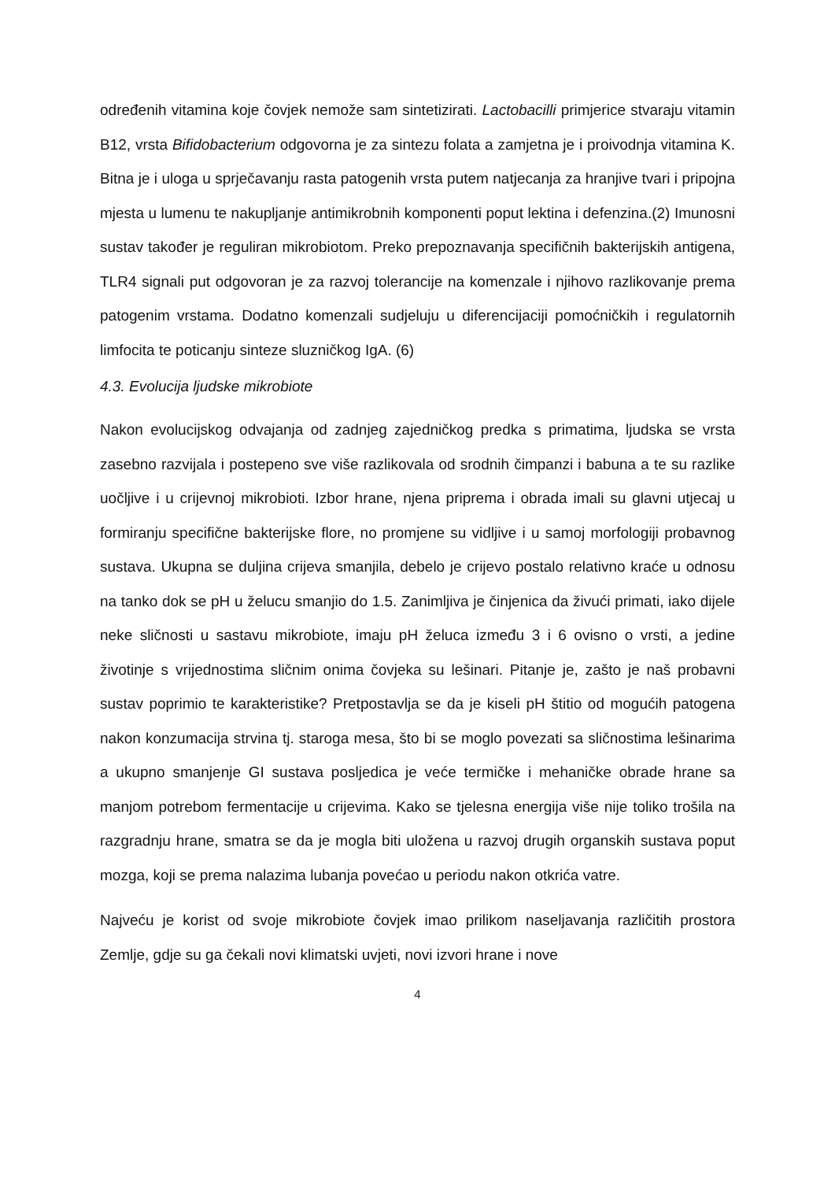određenih vitamina koje čovjek nemože sam sintetizirati. Lactobacilli primjerice stvaraju vitamin B12, vrsta Bifidobacterium odgovorna je za sintezu folata a zamjetna je i proivodnja vitamina K. Bitna je i uloga u sprječavanju rasta patogenih vrsta putem natjecanja za hranjive tvari i pripojna mjesta u lumenu te nakupljanje antimikrobnih komponenti poput lektina i defenzina.(2) Imunosni sustav također je reguliran mikrobiotom. Preko prepoznavanja specifičnih bakterijskih antigena, TLR4 signali put odgovoran je za razvoj tolerancije na komenzale i njihovo razlikovanje prema patogenim vrstama. Dodatno komenzali sudjeluju u diferencijaciji pomoćničkih i regulatornih limfocita te poticanju sinteze sluzničkog IgA. (6)
4.3. Evolucija ljudske mikrobiote
Nakon evolucijskog odvajanja od zadnjeg zajedničkog predka s primatima, ljudska se vrsta zasebno razvijala i postepeno sve više razlikovala od srodnih čimpanzi i babuna a te su razlike uočljive i u crijevnoj mikrobioti. Izbor hrane, njena priprema i obrada imali su glavni utjecaj u formiranju specifične bakterijske flore, no promjene su vidljive i u samoj morfologiji probavnog sustava. Ukupna se duljina crijeva smanjila, debelo je crijevo postalo relativno kraće u odnosu na tanko dok se pH u želucu smanjio do 1.5. Zanimljiva je činjenica da živući primati, iako dijele neke sličnosti u sastavu mikrobiote, imaju pH želuca između 3 i 6 ovisno o vrsti, a jedine životinje s vrijednostima sličnim onima čovjeka su lešinari. Pitanje je, zašto je naš probavni sustav poprimio te karakteristike? Pretpostavlja se da je kiseli pH štitio od mogućih patogena nakon konzumacija strvina tj. staroga mesa, što bi se moglo povezati sa sličnostima lešinarima a ukupno smanjenje GI sustava posljedica je veće termičke i mehaničke obrade hrane sa manjom potrebom fermentacije u crijevima. Kako se tjelesna energija više nije toliko trošila na razgradnju hrane, smatra se da je mogla biti uložena u razvoj drugih organskih sustava poput mozga, koji se prema nalazima lubanja povećao u periodu nakon otkrića vatre.
Najveću je korist od svoje mikrobiote čovjek imao prilikom naseljavanja različitih prostora Zemlje, gdje su ga čekali novi klimatski uvjeti, novi izvori hrane i nove
4